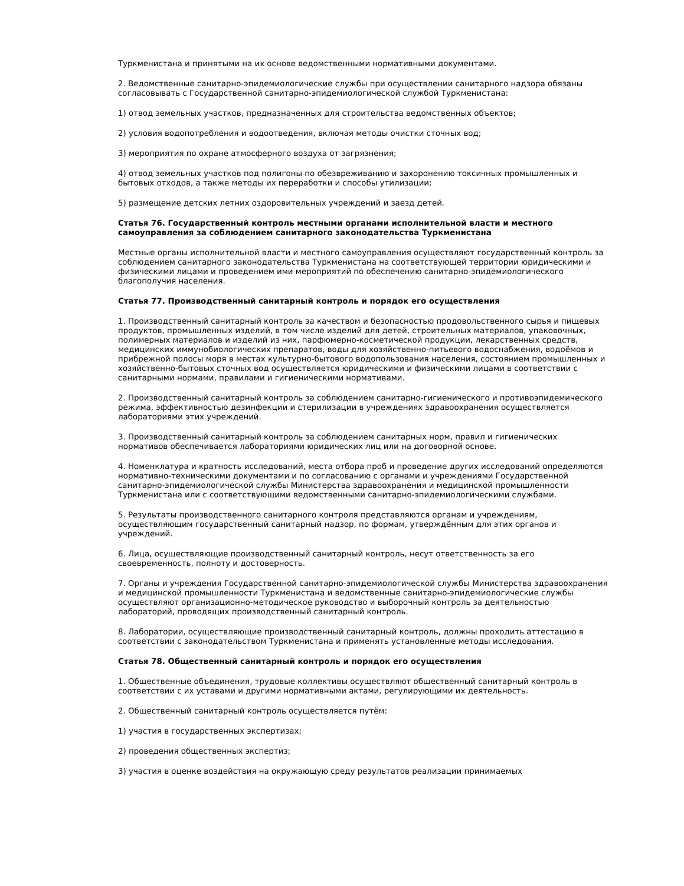Туркменистана и принятыми на их основе ведомственными нормативными документами.
2. Ведомственные санитарно-эпидемиологические службы при осуществлении санитарного надзора обязаны согласовывать с Государственной санитарно-эпидемиологической службой Туркменистана:
1) отвод земельных участков, предназначенных для строительства ведомственных объектов;
2) условия водопотребления и водоотведения, включая методы очистки сточных вод;
3) мероприятия по охране атмосферного воздуха от загрязнения;
4) отвод земельных участков под полигоны по обезвреживанию и захоронению токсичных промышленных и бытовых отходов, а также методы их переработки и способы утилизации;
5) размещение детских летних оздоровительных учреждений и заезд детей.
Статья 76. Государственный контроль местными органами исполнительной власти и местного самоуправления за соблюдением санитарного законодательства Туркменистана
Местные органы исполнительной власти и местного самоуправления осуществляют государственный контроль за соблюдением санитарного законодательства Туркменистана на соответствующей территории юридическими и физическими лицами и проведением ими мероприятий по обеспечению санитарно-эпидемиологического благополучия населения.
Статья 77. Производственный санитарный контроль и порядок его осуществления
1. Производственный санитарный контроль за качеством и безопасностью продовольственного сырья и пищевых продуктов, промышленных изделий, в том числе изделий для детей, строительных материалов, упаковочных, полимерных материалов и изделий из них, парфюмерно-косметической продукции, лекарственных средств, медицинских иммунобиологических препаратов, воды для хозяйственно-питьевого водоснабжения, водоёмов и прибрежной полосы моря в местах культурно-бытового водопользования населения, состоянием промышленных и хозяйственно-бытовых сточных вод осуществляется юридическими и физическими лицами в соответствии с санитарными нормами, правилами и гигиеническими нормативами.
2. Производственный санитарный контроль за соблюдением санитарно-гигиенического и противоэпидемического режима, эффективностью дезинфекции и стерилизации в учреждениях здравоохранения осуществляется лабораториями этих учреждений.
3. Производственный санитарный контроль за соблюдением санитарных норм, правил и гигиенических нормативов обеспечивается лабораториями юридических лиц или на договорной основе.
4. Номенклатура и кратность исследований, места отбора проб и проведение других исследований определяются нормативно-техническими документами и по согласованию с органами и учреждениями Государственной санитарно-эпидемиологической службы Министерства здравоохранения и медицинской промышленности Туркменистана или с соответствующими ведомственными санитарно-эпидемиологическими службами.
5. Результаты производственного санитарного контроля представляются органам и учреждениям, осуществляющим государственный санитарный надзор, по формам, утверждённым для этих органов и учреждений.
6. Лица, осуществляющие производственный санитарный контроль, несут ответственность за его своевременность, полноту и достоверность.
7. Органы и учреждения Государственной санитарно-эпидемиологической службы Министерства здравоохранения и медицинской промышленности Туркменистана и ведомственные санитарно-эпидемиологические службы осуществляют организационно-методическое руководство и выборочный контроль за деятельностью лабораторий, проводящих производственный санитарный контроль.
8. Лаборатории, осуществляющие производственный санитарный контроль, должны проходить аттестацию в соответствии с законодательством Туркменистана и применять установленные методы исследования.
Статья 78. Общественный санитарный контроль и порядок его осуществления
1. Общественные объединения, трудовые коллективы осуществляют общественный санитарный контроль в соответствии с их уставами и другими нормативными актами, регулирующими их деятельность.
2. Общественный санитарный контроль осуществляется путём:
1) участия в государственных экспертизах;
2) проведения общественных экспертиз;
3) участия в оценке воздействия на окружающую среду результатов реализации принимаемых